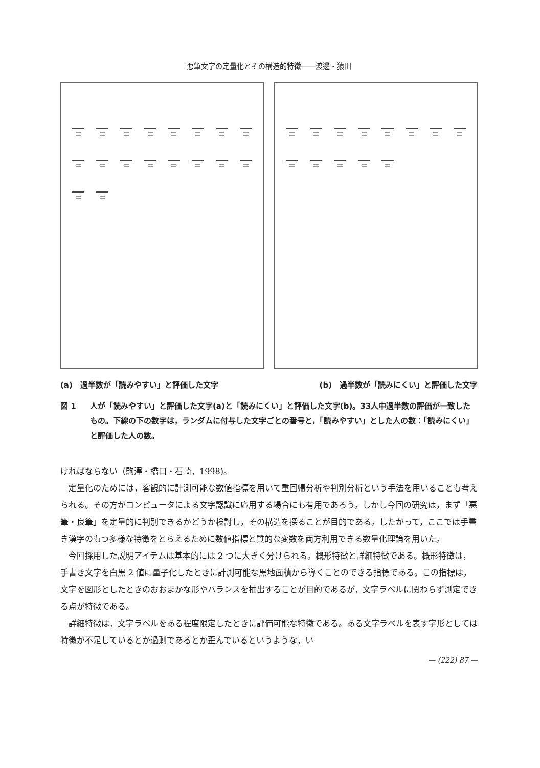悪筆文字の定量化とその構造的特徴――渡邊・猿田
(a)　過半数が「読みやすい」と評価した文字 (b)　過半数が「読みにくい」と評価した文字
図 1 人が「読みやすい」と評価した文字(a)と「読みにくい」と評価した文字(b)。33人中過半数の評価が一致したもの。下線の下の数字は，ランダムに付与した文字ごとの番号と，「読みやすい」とした人の数：「読みにくい」と評価した人の数。
ければならない（駒澤・橋口・石崎，1998)。
定量化のためには，客観的に計測可能な数値指標を用いて重回帰分析や判別分析という手法を用いることも考えられる。その方がコンピュータによる文字認識に応用する場合にも有用であろう。しかし今回の研究は，まず「悪筆・良筆」を定量的に判別できるかどうか検討し，その構造を探ることが目的である。したがって，ここでは手書き漢字のもつ多様な特徴をとらえるために数値指標と質的な変数を両方利用できる数量化理論を用いた。
今回採用した説明アイテムは基本的には 2 つに大きく分けられる。概形特徴と詳細特徴である。概形特徴は，手書き文字を白黒 2 値に量子化したときに計測可能な黒地面積から導くことのできる指標である。この指標は，文字を図形としたときのおおまかな形やバランスを抽出することが目的であるが，文字ラベルに関わらず測定できる点が特徴である。
詳細特徴は，文字ラベルをある程度限定したときに評価可能な特徴である。ある文字ラベルを表す字形としては特徴が不足しているとか過剰であるとか歪んでいるというような，い
— (222) 87 —